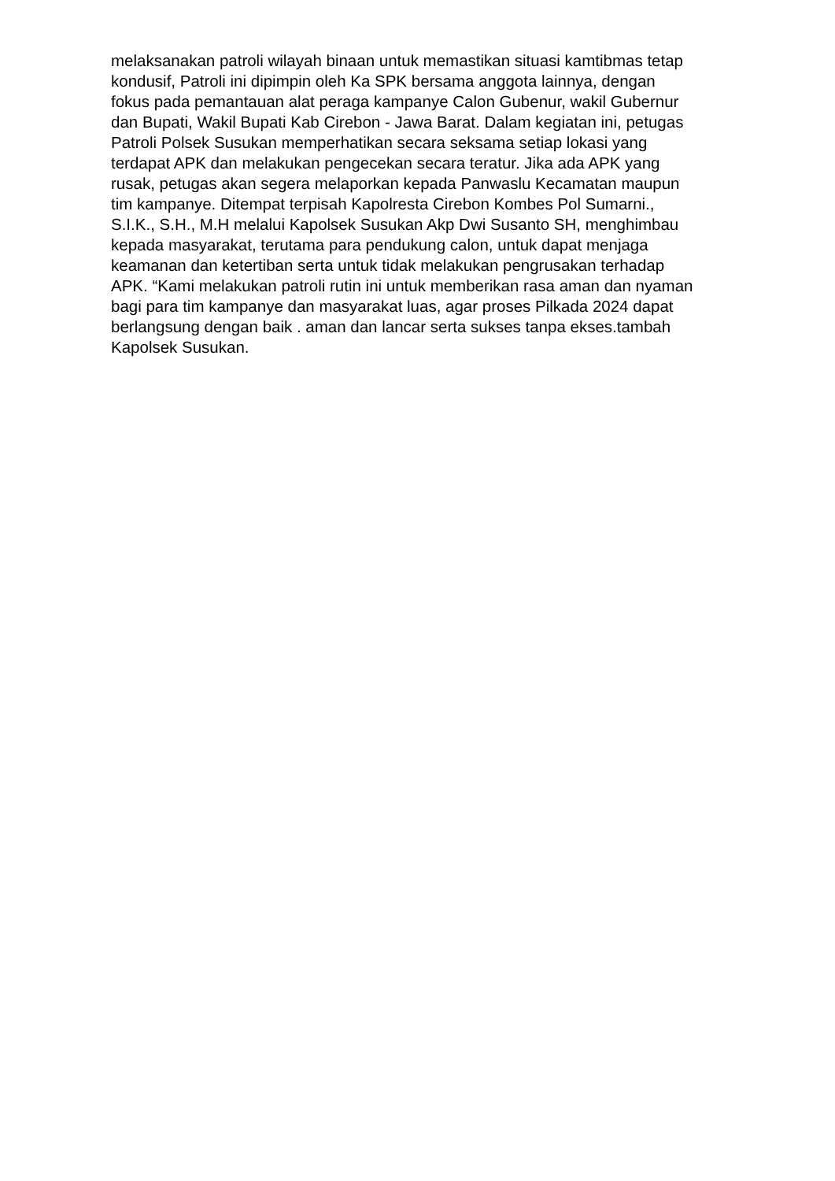melaksanakan patroli wilayah binaan untuk memastikan situasi kamtibmas tetap
kondusif, Patroli ini dipimpin oleh Ka SPK bersama anggota lainnya, dengan
fokus pada pemantauan alat peraga kampanye Calon Gubenur, wakil Gubernur
dan Bupati, Wakil Bupati Kab Cirebon - Jawa Barat. Dalam kegiatan ini, petugas
Patroli Polsek Susukan memperhatikan secara seksama setiap lokasi yang
terdapat APK dan melakukan pengecekan secara teratur. Jika ada APK yang
rusak, petugas akan segera melaporkan kepada Panwaslu Kecamatan maupun
tim kampanye. Ditempat terpisah Kapolresta Cirebon Kombes Pol Sumarni.,
S.I.K., S.H., M.H melalui Kapolsek Susukan Akp Dwi Susanto SH, menghimbau
kepada masyarakat, terutama para pendukung calon, untuk dapat menjaga
keamanan dan ketertiban serta untuk tidak melakukan pengrusakan terhadap
APK. “Kami melakukan patroli rutin ini untuk memberikan rasa aman dan nyaman
bagi para tim kampanye dan masyarakat luas, agar proses Pilkada 2024 dapat
berlangsung dengan baik . aman dan lancar serta sukses tanpa ekses.tambah
Kapolsek Susukan.